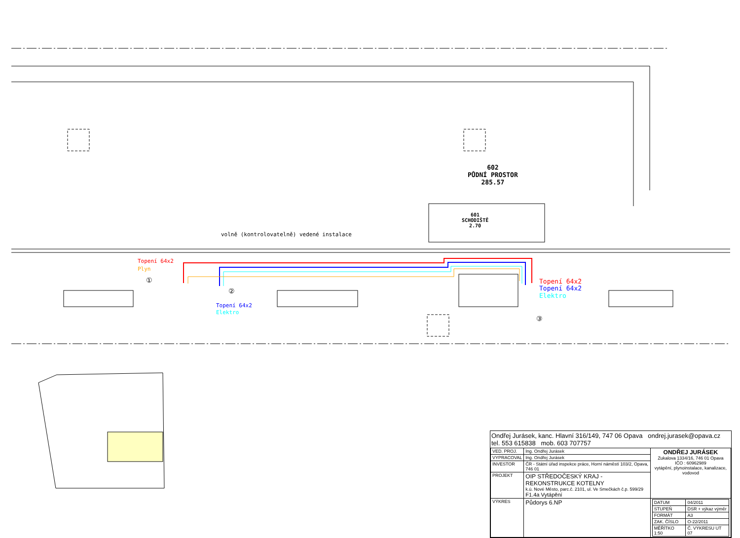602
PŮDNÍ PROSTOR
285.57
601
SCHODIŠTĚ
2.70
volně (kontrolovatelně) vedené instalace
Topení 64x2
Plyn
①
②
Topení 64x2
Elektro
Topení 64x2
Topení 64x2
Elektro
③
Ondřej Jurásek, kanc. Hlavní 316/149, 747 06 Opava ondrej.jurasek@opava.cz tel. 553 615838 mob. 603 707757
| VED. PROJ. | Ing. Ondřej Jurásek | ONDŘEJ JURÁSEK Zukalova 1334/16, 746 01 Opava IČO : 60962989 vytápění, plynoinstalace, kanalizace, vodovod |
| VYPRACOVAL | Ing. Ondřej Jurásek | |
| INVESTOR | ČR - Státní úřad inspekce práce, Horní náměstí 103/2, Opava, 746 01 | |
| PROJEKT | OIP STŘEDOČESKÝ KRAJ - REKONSTRUKCE KOTELNY k.ú. Nové Město, parc.č. 2101, ul. Ve Smečkách č.p. 599/29 F1.4a Vytápění | |
| VÝKRES | Půdorys 6.NP | / DATUM / 04/2011 / / STUPEŇ / DSR + výkaz výměr / / FORMÁT / A3 / / ZAK. ČÍSLO / O-22/2011 / / MĚŘÍTKO 1:50 / Č. VÝKRESU UT 07 / |